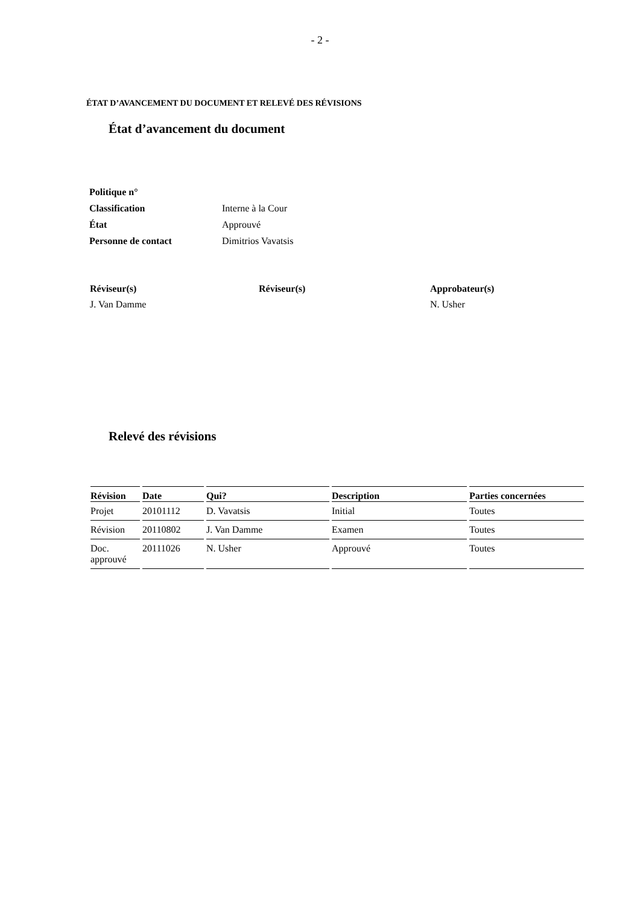- 2 -
ÉTAT D’AVANCEMENT DU DOCUMENT ET RELEVÉ DES RÉVISIONS
État d’avancement du document
| Politique n° | |
| Classification | Interne à la Cour |
| État | Approuvé |
| Personne de contact | Dimitrios Vavatsis |
| Réviseur(s) | Réviseur(s) | Approbateur(s) |
| J. Van Damme | | N. Usher |
Relevé des révisions
| Révision | Date | Qui? | Description | Parties concernées |
| --- | --- | --- | --- | --- |
| Projet | 20101112 | D. Vavatsis | Initial | Toutes |
| Révision | 20110802 | J. Van Damme | Examen | Toutes |
| Doc. approuvé | 20111026 | N. Usher | Approuvé | Toutes |